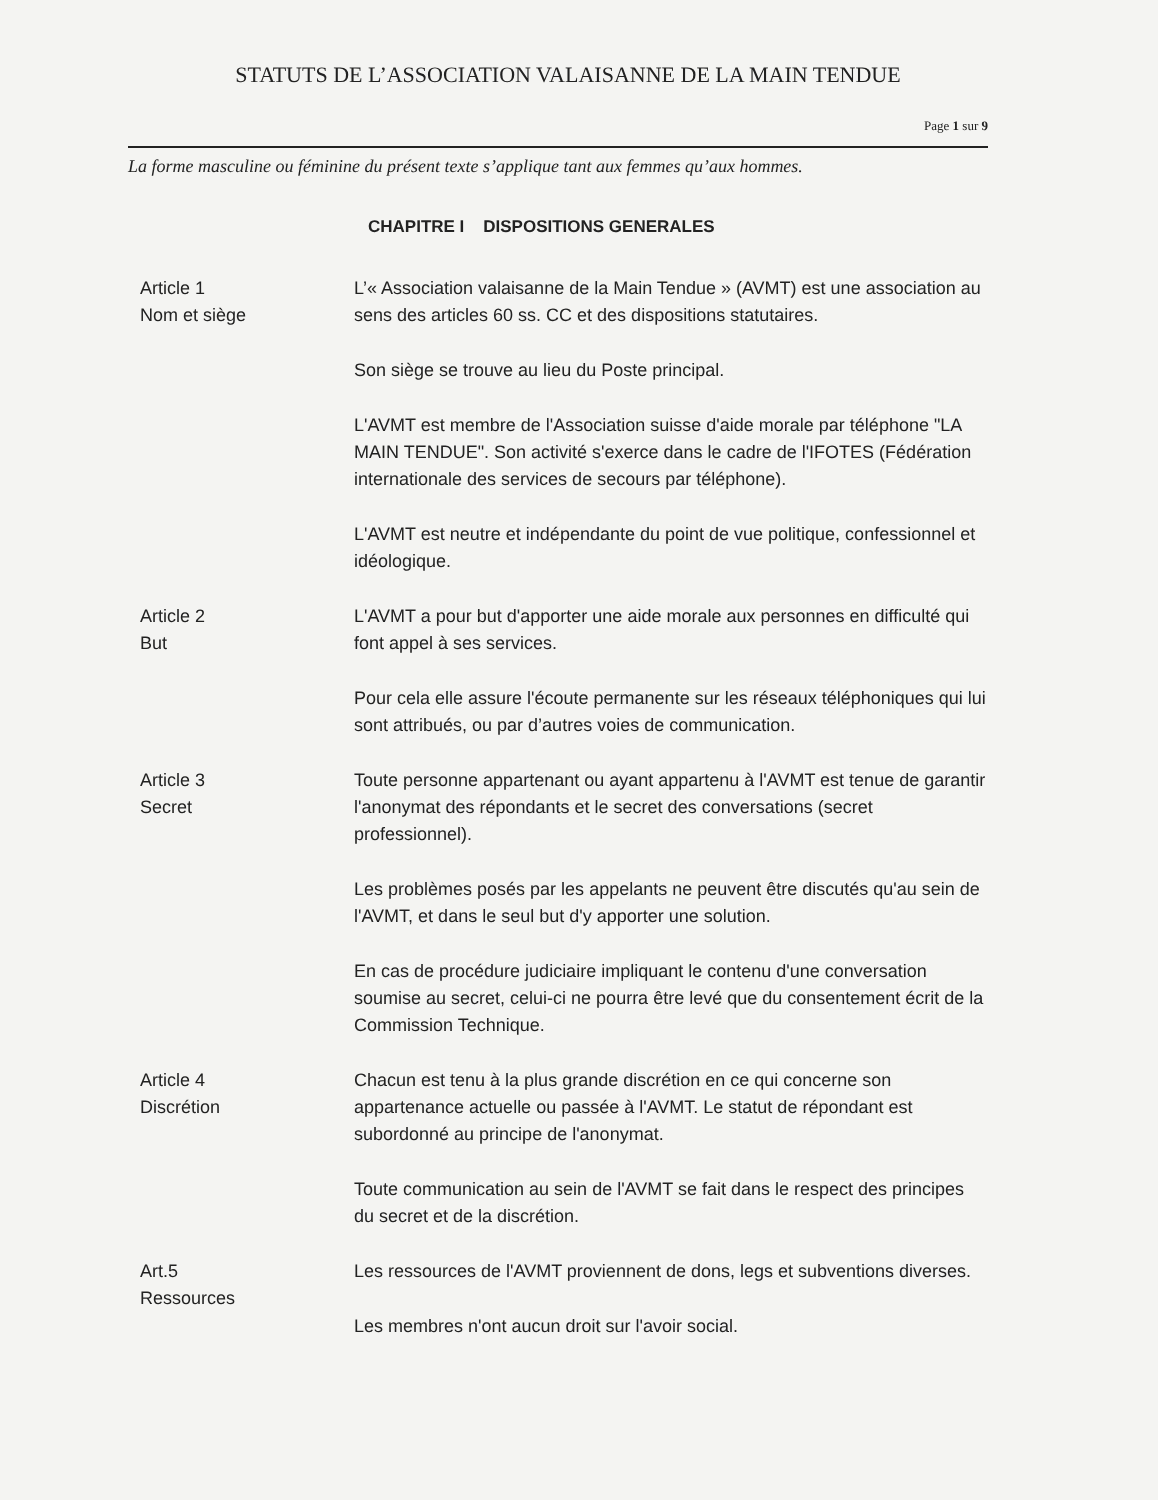STATUTS DE L’ASSOCIATION VALAISANNE DE LA MAIN TENDUE
Page 1 sur 9
La forme masculine ou féminine du présent texte s’applique tant aux femmes qu’aux hommes.
CHAPITRE I DISPOSITIONS GENERALES
Article 1
Nom et siège
L’« Association valaisanne de la Main Tendue » (AVMT) est une association au sens des articles 60 ss. CC et des dispositions statutaires.
Son siège se trouve au lieu du Poste principal.
L'AVMT est membre de l'Association suisse d'aide morale par téléphone "LA MAIN TENDUE". Son activité s'exerce dans le cadre de l'IFOTES (Fédération internationale des services de secours par téléphone).
L'AVMT est neutre et indépendante du point de vue politique, confessionnel et idéologique.
Article 2
But
L'AVMT a pour but d'apporter une aide morale aux personnes en difficulté qui font appel à ses services.
Pour cela elle assure l'écoute permanente sur les réseaux téléphoniques qui lui sont attribués, ou par d’autres voies de communication.
Article 3
Secret
Toute personne appartenant ou ayant appartenu à l'AVMT est tenue de garantir l'anonymat des répondants et le secret des conversations (secret professionnel).
Les problèmes posés par les appelants ne peuvent être discutés qu'au sein de l'AVMT, et dans le seul but d'y apporter une solution.
En cas de procédure judiciaire impliquant le contenu d'une conversation soumise au secret, celui-ci ne pourra être levé que du consentement écrit de la Commission Technique.
Article 4
Discrétion
Chacun est tenu à la plus grande discrétion en ce qui concerne son appartenance actuelle ou passée à l'AVMT. Le statut de répondant est subordonné au principe de l'anonymat.
Toute communication au sein de l'AVMT se fait dans le respect des principes du secret et de la discrétion.
Art.5
Ressources
Les ressources de l'AVMT proviennent de dons, legs et subventions diverses.
Les membres n'ont aucun droit sur l'avoir social.